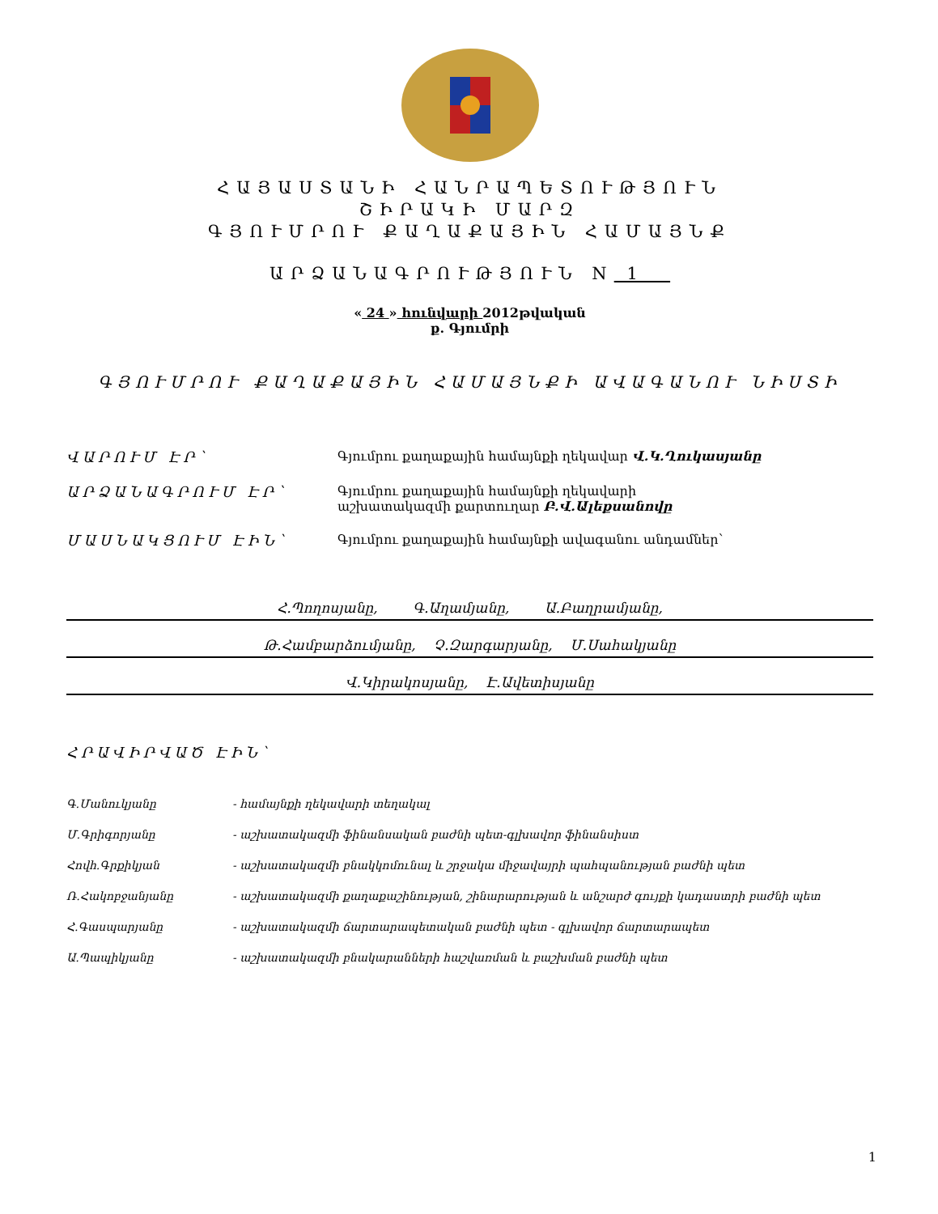ՀԱՅԱՍՏԱՆԻ ՀԱՆՐԱՊԵՏՈՒԹՅՈՒՆ
ՇԻՐԱԿԻ ՄԱՐԶ
ԳՅՈՒՄՐՈՒ ՔԱՂԱՔԱՅԻՆ ՀԱՄԱՅՆՔ
ԱՐՁԱՆԱԳՐՈՒԹՅՈՒՆ N 1
« 24 » հունվարի 2012թվական
ք. Գյումրի
ԳՅՈՒՄՐՈՒ ՔԱՂԱՔԱՅԻՆ ՀԱՄԱՅՆՔԻ ԱՎԱԳԱՆՈՒ ՆԻՍՏԻ
ՎԱՐՈՒՄ ԷՐ՝ Գյումրու քաղաքային համայնքի ղեկավար Վ.Կ.Ղուկասյանը
ԱՐՁԱՆԱԳՐՈՒՄ ԷՐ՝ Գյումրու քաղաքային համայնքի ղեկավարի
աշխատակազմի քարտուղար Բ.Վ.Ալեքսանովը
ՄԱՍՆԱԿՑՈՒՄ ԷԻՆ՝ Գյումրու քաղաքային համայնքի ավագանու անդամներ՝
Հ.Պողոսյանը, Գ.Աղամյանը, Ա.Բաղրամյանը,
Թ.Համբարձումյանը, Չ.Զարգարյանը, Մ.Սահակյանը
Վ.Կիրակոսյանը, Է.Ավետիսյանը
ՀՐԱՎԻՐՎԱԾ ԷԻՆ՝
Գ.Մանուկյանը - համայնքի ղեկավարի տեղակալ
Մ.Գրիգորյանը - աշխատակազմի ֆինանսական բաժնի պետ-գլխավոր ֆինանսիստ
Հովհ.Գրքիկյան - աշխատակազմի բնակկոմունալ և շրջակա միջավայրի պահպանության բաժնի պետ
Ռ.Հակոբջանյանը - աշխատակազմի քաղաքաշինության, շինարարության և անշարժ գույքի կադաստրի բաժնի պետ
Հ.Գասպարյանը - աշխատակազմի ճարտարապետական բաժնի պետ - գլխավոր ճարտարապետ
Ա.Պապիկյանը - աշխատակազմի բնակարանների հաշվառման և բաշխման բաժնի պետ
1